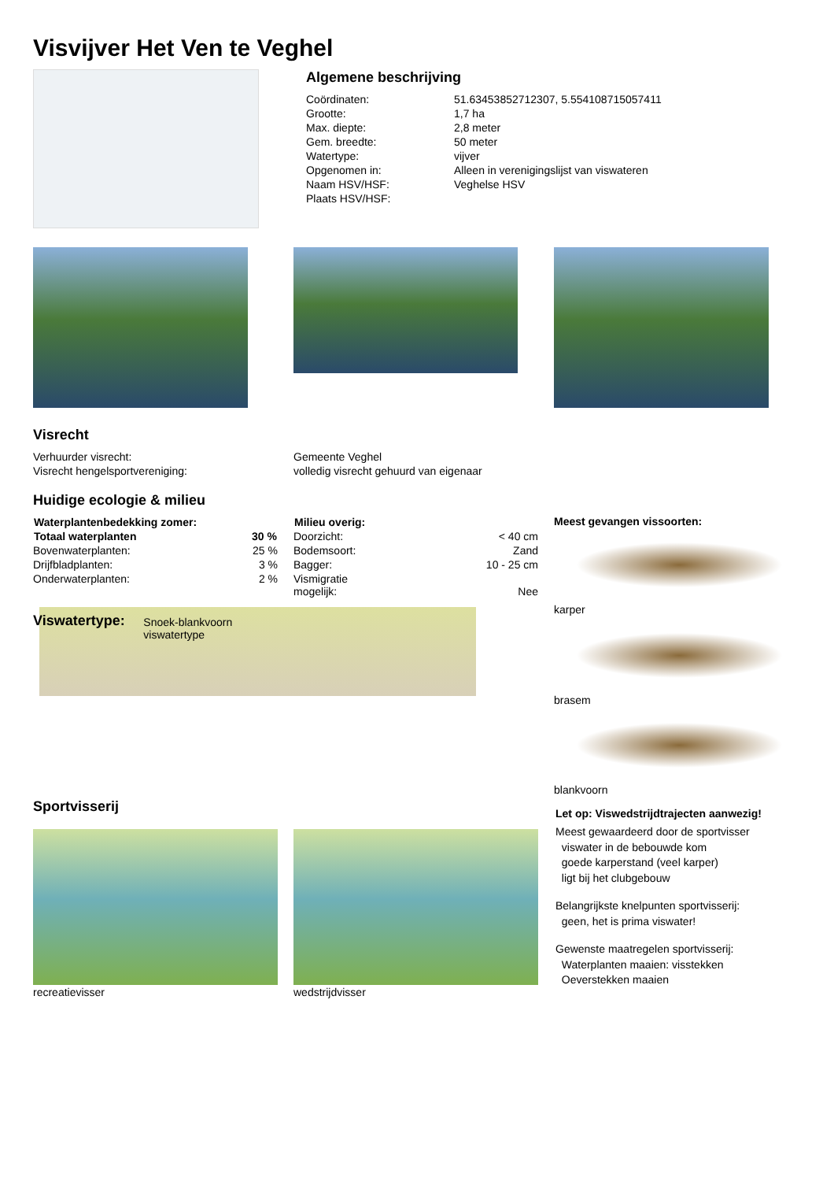Visvijver Het Ven te Veghel
Algemene beschrijving
| Coördinaten: | 51.63453852712307, 5.554108715057411 |
| Grootte: | 1,7 ha |
| Max. diepte: | 2,8 meter |
| Gem. breedte: | 50 meter |
| Watertype: | vijver |
| Opgenomen in: | Alleen in verenigingslijst van viswateren |
| Naam HSV/HSF: | Veghelse HSV |
| Plaats HSV/HSF: | |
Visrecht
| Verhuurder visrecht: | Gemeente Veghel |
| Visrecht hengelsportvereniging: | volledig visrecht gehuurd van eigenaar |
Huidige ecologie & milieu
| Waterplantenbedekking zomer: | |
| --- | --- |
| Totaal waterplanten | 30 % |
| Bovenwaterplanten: | 25 % |
| Drijfbladplanten: | 3 % |
| Onderwaterplanten: | 2 % |
Viswatertype:
Snoek-blankvoorn viswatertype
| Milieu overig: | |
| --- | --- |
| Doorzicht: | < 40 cm |
| Bodemsoort: | Zand |
| Bagger: | 10 - 25 cm |
| Vismigratie mogelijk: | Nee |
Meest gevangen vissoorten:
karper
brasem
blankvoorn
Sportvisserij
recreatievisser wedstrijdvisser
Let op: Viswedstrijdtrajecten aanwezig!
Meest gewaardeerd door de sportvisser
viswater in de bebouwde kom
goede karperstand (veel karper)
ligt bij het clubgebouw
Belangrijkste knelpunten sportvisserij:
geen, het is prima viswater!
Gewenste maatregelen sportvisserij:
Waterplanten maaien: visstekken
Oeverstekken maaien